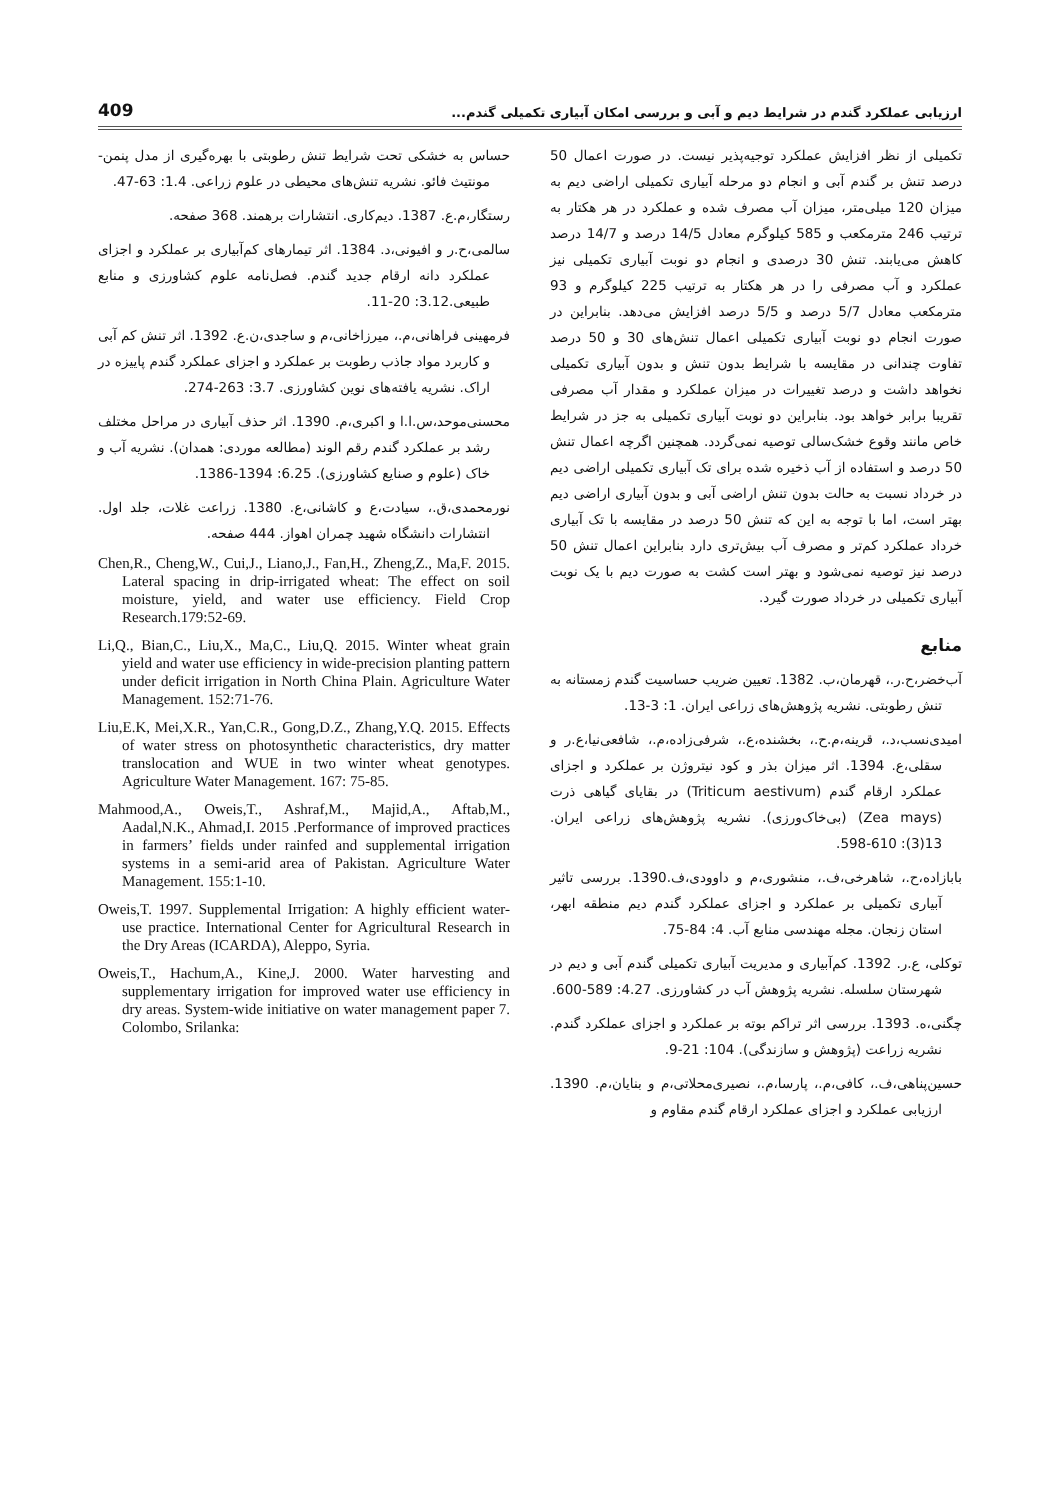ارزیابی عملکرد گندم در شرایط دیم و آبی و بررسی امکان آبیاری تکمیلی گندم... 409
تکمیلی از نظر افزایش عملکرد توجیه‌پذیر نیست. در صورت اعمال 50 درصد تنش بر گندم آبی و انجام دو مرحله آبیاری تکمیلی اراضی دیم به میزان 120 میلی‌متر، میزان آب مصرف شده و عملکرد در هر هکتار به ترتیب 246 مترمکعب و 585 کیلوگرم معادل 14/5 درصد و 14/7 درصد کاهش می‌یابند. تنش 30 درصدی و انجام دو نوبت آبیاری تکمیلی نیز عملکرد و آب مصرفی را در هر هکتار به ترتیب 225 کیلوگرم و 93 مترمکعب معادل 5/7 درصد و 5/5 درصد افزایش می‌دهد. بنابراین در صورت انجام دو نوبت آبیاری تکمیلی اعمال تنش‌های 30 و 50 درصد تفاوت چندانی در مقایسه با شرایط بدون تنش و بدون آبیاری تکمیلی نخواهد داشت و درصد تغییرات در میزان عملکرد و مقدار آب مصرفی تقریبا برابر خواهد بود. بنابراین دو نوبت آبیاری تکمیلی به جز در شرایط خاص مانند وقوع خشک‌سالی توصیه نمی‌گردد. همچنین اگرچه اعمال تنش 50 درصد و استفاده از آب ذخیره شده برای تک آبیاری تکمیلی اراضی دیم در خرداد نسبت به حالت بدون تنش اراضی آبی و بدون آبیاری اراضی دیم بهتر است، اما با توجه به این که تنش 50 درصد در مقایسه با تک آبیاری خرداد عملکرد کم‌تر و مصرف آب بیش‌تری دارد بنابراین اعمال تنش 50 درصد نیز توصیه نمی‌شود و بهتر است کشت به صورت دیم با یک نوبت آبیاری تکمیلی در خرداد صورت گیرد.
منابع
آب‌خضر،ح.ر.، قهرمان،ب. 1382. تعیین ضریب حساسیت گندم زمستانه به تنش رطوبتی. نشریه پژوهش‌های زراعی ایران. 1: 3-13.
امیدی‌نسب،د.، قرینه،م.ح.، بخشنده،ع.، شرفی‌زاده،م.، شافعی‌نیا،ع.ر و سقلی،ع. 1394. اثر میزان بذر و کود نیتروژن بر عملکرد و اجزای عملکرد ارقام گندم (Triticum aestivum) در بقایای گیاهی ذرت (Zea mays) (بی‌خاک‌ورزی). نشریه پژوهش‌های زراعی ایران. 13(3): 610-598.
بابازاده،ح.، شاهرخی،ف.، منشوری،م و داوودی،ف.1390. بررسی تاثیر آبیاری تکمیلی بر عملکرد و اجزای عملکرد گندم دیم منطقه ابهر، استان زنجان. مجله مهندسی منابع آب. 4: 84-75.
توکلی، ع.ر. 1392. کم‌آبیاری و مدیریت آبیاری تکمیلی گندم آبی و دیم در شهرستان سلسله. نشریه پژوهش آب در کشاورزی. 4.27: 589-600.
چگنی،ه. 1393. بررسی اثر تراکم بوته بر عملکرد و اجزای عملکرد گندم. نشریه زراعت (پژوهش و سازندگی). 104: 21-9.
حسین‌پناهی،ف.، کافی،م.، پارسا،م.، نصیری‌محلاتی،م و بنایان،م. 1390. ارزیابی عملکرد و اجزای عملکرد ارقام گندم مقاوم و
حساس به خشکی تحت شرایط تنش رطوبتی با بهره‌گیری از مدل پنمن- مونتیث فائو. نشریه تنش‌های محیطی در علوم زراعی. 1.4: 63-47.
رستگار،م.ع. 1387. دیم‌کاری. انتشارات برهمند. 368 صفحه.
سالمی،ح.ر و افیونی،د. 1384. اثر تیمارهای کم‌آبیاری بر عملکرد و اجزای عملکرد دانه ارقام جدید گندم. فصل‌نامه علوم کشاورزی و منابع طبیعی.3.12: 20-11.
فرمهینی فراهانی،م.، میرزاخانی،م و ساجدی،ن.ع. 1392. اثر تنش کم آبی و کاربرد مواد جاذب رطوبت بر عملکرد و اجزای عملکرد گندم پاییزه در اراک. نشریه یافته‌های نوین کشاورزی. 3.7: 263-274.
محسنی‌موحد،س.ا.ا و اکبری،م. 1390. اثر حذف آبیاری در مراحل مختلف رشد بر عملکرد گندم رقم الوند (مطالعه موردی: همدان). نشریه آب و خاک (علوم و صنایع کشاورزی). 6.25: 1394-1386.
نورمحمدی،ق.، سیادت،ع و کاشانی،ع. 1380. زراعت غلات، جلد اول. انتشارات دانشگاه شهید چمران اهواز. 444 صفحه.
Chen,R., Cheng,W., Cui,J., Liano,J., Fan,H., Zheng,Z., Ma,F. 2015. Lateral spacing in drip-irrigated wheat: The effect on soil moisture, yield, and water use efficiency. Field Crop Research.179:52-69.
Li,Q., Bian,C., Liu,X., Ma,C., Liu,Q. 2015. Winter wheat grain yield and water use efficiency in wide-precision planting pattern under deficit irrigation in North China Plain. Agriculture Water Management. 152:71-76.
Liu,E.K, Mei,X.R., Yan,C.R., Gong,D.Z., Zhang,Y.Q. 2015. Effects of water stress on photosynthetic characteristics, dry matter translocation and WUE in two winter wheat genotypes. Agriculture Water Management. 167: 75-85.
Mahmood,A., Oweis,T., Ashraf,M., Majid,A., Aftab,M., Aadal,N.K., Ahmad,I. 2015 .Performance of improved practices in farmers’ fields under rainfed and supplemental irrigation systems in a semi-arid area of Pakistan. Agriculture Water Management. 155:1-10.
Oweis,T. 1997. Supplemental Irrigation: A highly efficient water-use practice. International Center for Agricultural Research in the Dry Areas (ICARDA), Aleppo, Syria.
Oweis,T., Hachum,A., Kine,J. 2000. Water harvesting and supplementary irrigation for improved water use efficiency in dry areas. System-wide initiative on water management paper 7. Colombo, Srilanka: